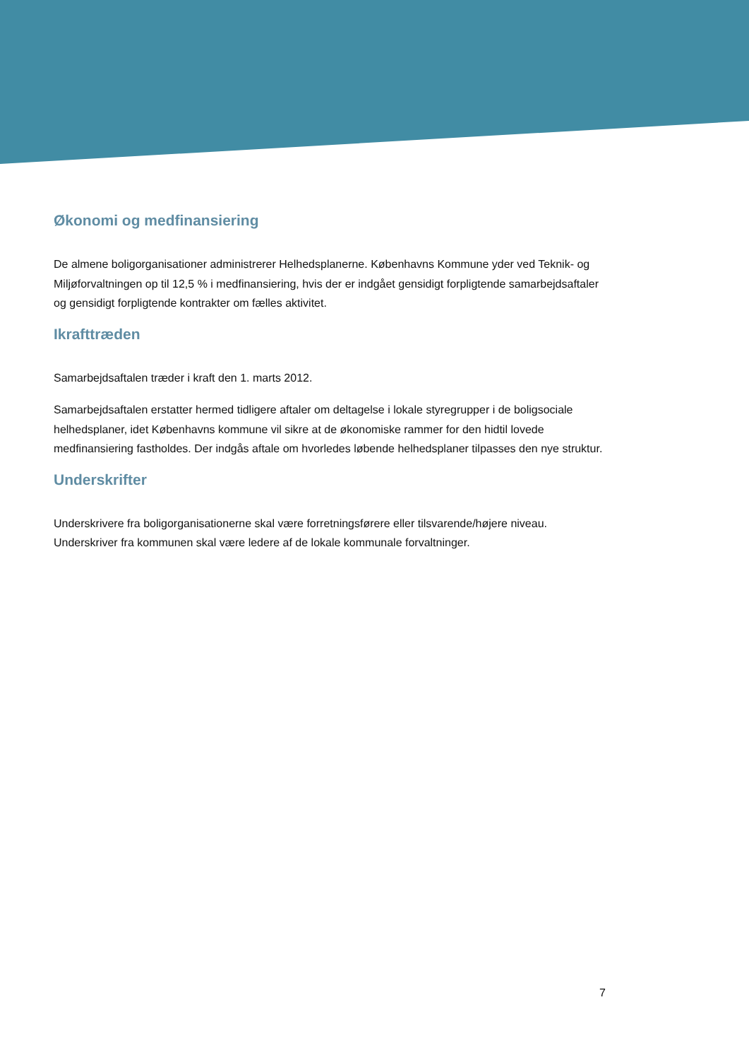Økonomi og medfinansiering
De almene boligorganisationer administrerer Helhedsplanerne. Københavns Kommune yder ved Teknik- og Miljøforvaltningen op til 12,5 % i medfinansiering, hvis der er indgået gensidigt forpligtende samarbejdsaftaler og gensidigt forpligtende kontrakter om fælles aktivitet.
Ikrafttræden
Samarbejdsaftalen træder i kraft den 1. marts 2012.
Samarbejdsaftalen erstatter hermed tidligere aftaler om deltagelse i lokale styregrupper i de boligsociale helhedsplaner, idet Københavns kommune vil sikre at de økonomiske rammer for den hidtil lovede medfinansiering fastholdes. Der indgås aftale om hvorledes løbende helhedsplaner tilpasses den nye struktur.
Underskrifter
Underskrivere fra boligorganisationerne skal være forretningsførere eller tilsvarende/højere niveau. Underskriver fra kommunen skal være ledere af de lokale kommunale forvaltninger.
7